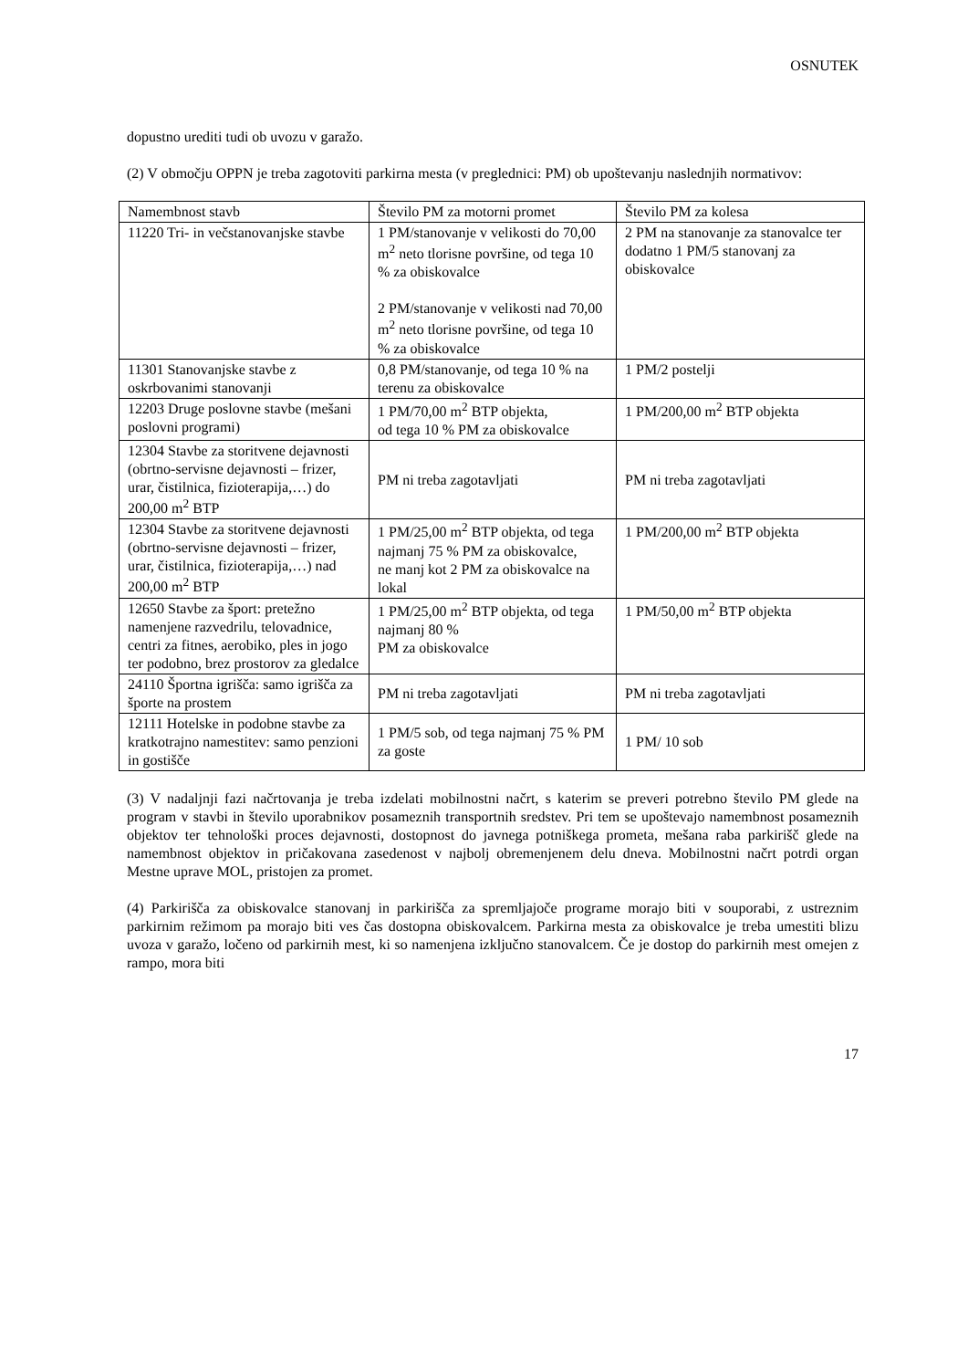OSNUTEK
dopustno urediti tudi ob uvozu v garažo.
(2) V območju OPPN je treba zagotoviti parkirna mesta (v preglednici: PM) ob upoštevanju naslednjih normativov:
| Namembnost stavb | Število PM za motorni promet | Število PM za kolesa |
| --- | --- | --- |
| 11220 Tri- in večstanovanjske stavbe | 1 PM/stanovanje v velikosti do 70,00 m<sup>2</sup> neto tlorisne površine, od tega 10 % za obiskovalce 2 PM/stanovanje v velikosti nad 70,00 m<sup>2</sup> neto tlorisne površine, od tega 10 % za obiskovalce | 2 PM na stanovanje za stanovalce ter dodatno 1 PM/5 stanovanj za obiskovalce |
| 11301 Stanovanjske stavbe z oskrbovanimi stanovanji | 0,8 PM/stanovanje, od tega 10 % na terenu za obiskovalce | 1 PM/2 postelji |
| 12203 Druge poslovne stavbe (mešani poslovni programi) | 1 PM/70,00 m<sup>2</sup> BTP objekta, od tega 10 % PM za obiskovalce | 1 PM/200,00 m<sup>2</sup> BTP objekta |
| 12304 Stavbe za storitvene dejavnosti (obrtno-servisne dejavnosti – frizer, urar, čistilnica, fizioterapija,…) do 200,00 m<sup>2</sup> BTP | PM ni treba zagotavljati | PM ni treba zagotavljati |
| 12304 Stavbe za storitvene dejavnosti (obrtno-servisne dejavnosti – frizer, urar, čistilnica, fizioterapija,…) nad 200,00 m<sup>2</sup> BTP | 1 PM/25,00 m<sup>2</sup> BTP objekta, od tega najmanj 75 % PM za obiskovalce, ne manj kot 2 PM za obiskovalce na lokal | 1 PM/200,00 m<sup>2</sup> BTP objekta |
| 12650 Stavbe za šport: pretežno namenjene razvedrilu, telovadnice, centri za fitnes, aerobiko, ples in jogo ter podobno, brez prostorov za gledalce | 1 PM/25,00 m<sup>2</sup> BTP objekta, od tega najmanj 80 % PM za obiskovalce | 1 PM/50,00 m<sup>2</sup> BTP objekta |
| 24110 Športna igrišča: samo igrišča za športe na prostem | PM ni treba zagotavljati | PM ni treba zagotavljati |
| 12111 Hotelske in podobne stavbe za kratkotrajno namestitev: samo penzioni in gostišče | 1 PM/5 sob, od tega najmanj 75 % PM za goste | 1 PM/ 10 sob |
(3) V nadaljnji fazi načrtovanja je treba izdelati mobilnostni načrt, s katerim se preveri potrebno število PM glede na program v stavbi in število uporabnikov posameznih transportnih sredstev. Pri tem se upoštevajo namembnost posameznih objektov ter tehnološki proces dejavnosti, dostopnost do javnega potniškega prometa, mešana raba parkirišč glede na namembnost objektov in pričakovana zasedenost v najbolj obremenjenem delu dneva. Mobilnostni načrt potrdi organ Mestne uprave MOL, pristojen za promet.
(4) Parkirišča za obiskovalce stanovanj in parkirišča za spremljajoče programe morajo biti v souporabi, z ustreznim parkirnim režimom pa morajo biti ves čas dostopna obiskovalcem. Parkirna mesta za obiskovalce je treba umestiti blizu uvoza v garažo, ločeno od parkirnih mest, ki so namenjena izključno stanovalcem. Če je dostop do parkirnih mest omejen z rampo, mora biti
17